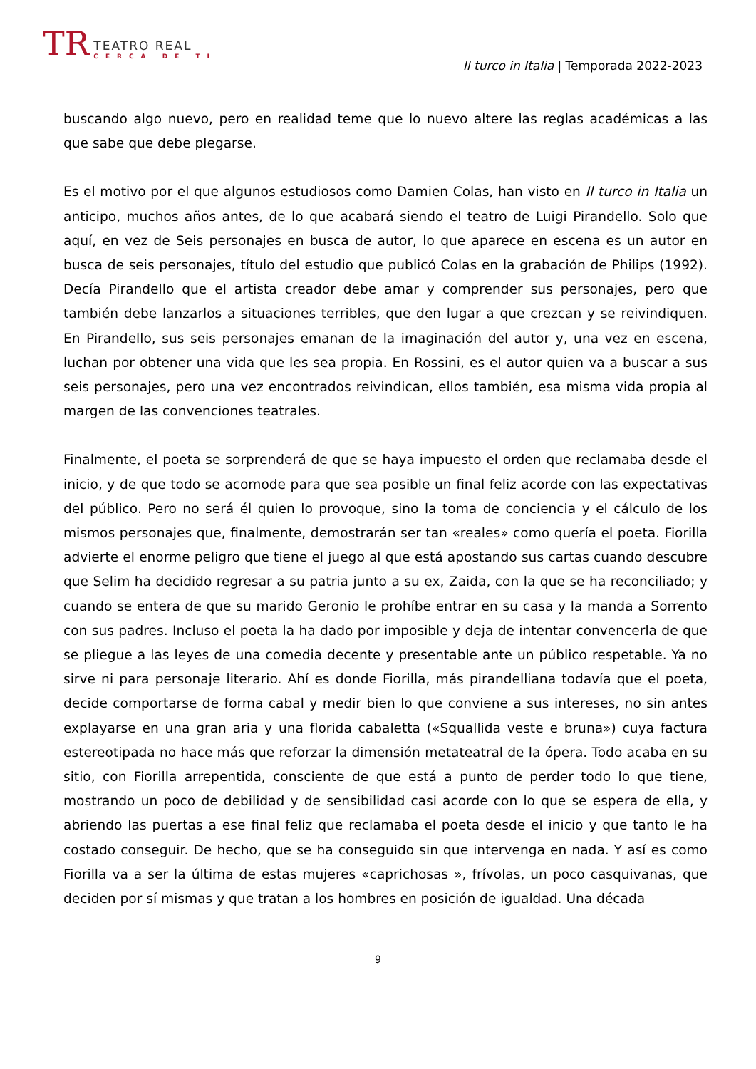TR
TEATRO REAL
CERCA DE TI
Il turco in Italia | Temporada 2022-2023
buscando algo nuevo, pero en realidad teme que lo nuevo altere las reglas académicas a las que sabe que debe plegarse.
Es el motivo por el que algunos estudiosos como Damien Colas, han visto en Il turco in Italia un anticipo, muchos años antes, de lo que acabará siendo el teatro de Luigi Pirandello. Solo que aquí, en vez de Seis personajes en busca de autor, lo que aparece en escena es un autor en busca de seis personajes, título del estudio que publicó Colas en la grabación de Philips (1992). Decía Pirandello que el artista creador debe amar y comprender sus personajes, pero que también debe lanzarlos a situaciones terribles, que den lugar a que crezcan y se reivindiquen. En Pirandello, sus seis personajes emanan de la imaginación del autor y, una vez en escena, luchan por obtener una vida que les sea propia. En Rossini, es el autor quien va a buscar a sus seis personajes, pero una vez encontrados reivindican, ellos también, esa misma vida propia al margen de las convenciones teatrales.
Finalmente, el poeta se sorprenderá de que se haya impuesto el orden que reclamaba desde el inicio, y de que todo se acomode para que sea posible un final feliz acorde con las expectativas del público. Pero no será él quien lo provoque, sino la toma de conciencia y el cálculo de los mismos personajes que, finalmente, demostrarán ser tan «reales» como quería el poeta. Fiorilla advierte el enorme peligro que tiene el juego al que está apostando sus cartas cuando descubre que Selim ha decidido regresar a su patria junto a su ex, Zaida, con la que se ha reconciliado; y cuando se entera de que su marido Geronio le prohíbe entrar en su casa y la manda a Sorrento con sus padres. Incluso el poeta la ha dado por imposible y deja de intentar convencerla de que se pliegue a las leyes de una comedia decente y presentable ante un público respetable. Ya no sirve ni para personaje literario. Ahí es donde Fiorilla, más pirandelliana todavía que el poeta, decide comportarse de forma cabal y medir bien lo que conviene a sus intereses, no sin antes explayarse en una gran aria y una florida cabaletta («Squallida veste e bruna») cuya factura estereotipada no hace más que reforzar la dimensión metateatral de la ópera. Todo acaba en su sitio, con Fiorilla arrepentida, consciente de que está a punto de perder todo lo que tiene, mostrando un poco de debilidad y de sensibilidad casi acorde con lo que se espera de ella, y abriendo las puertas a ese final feliz que reclamaba el poeta desde el inicio y que tanto le ha costado conseguir. De hecho, que se ha conseguido sin que intervenga en nada. Y así es como Fiorilla va a ser la última de estas mujeres «caprichosas », frívolas, un poco casquivanas, que deciden por sí mismas y que tratan a los hombres en posición de igualdad. Una década
9